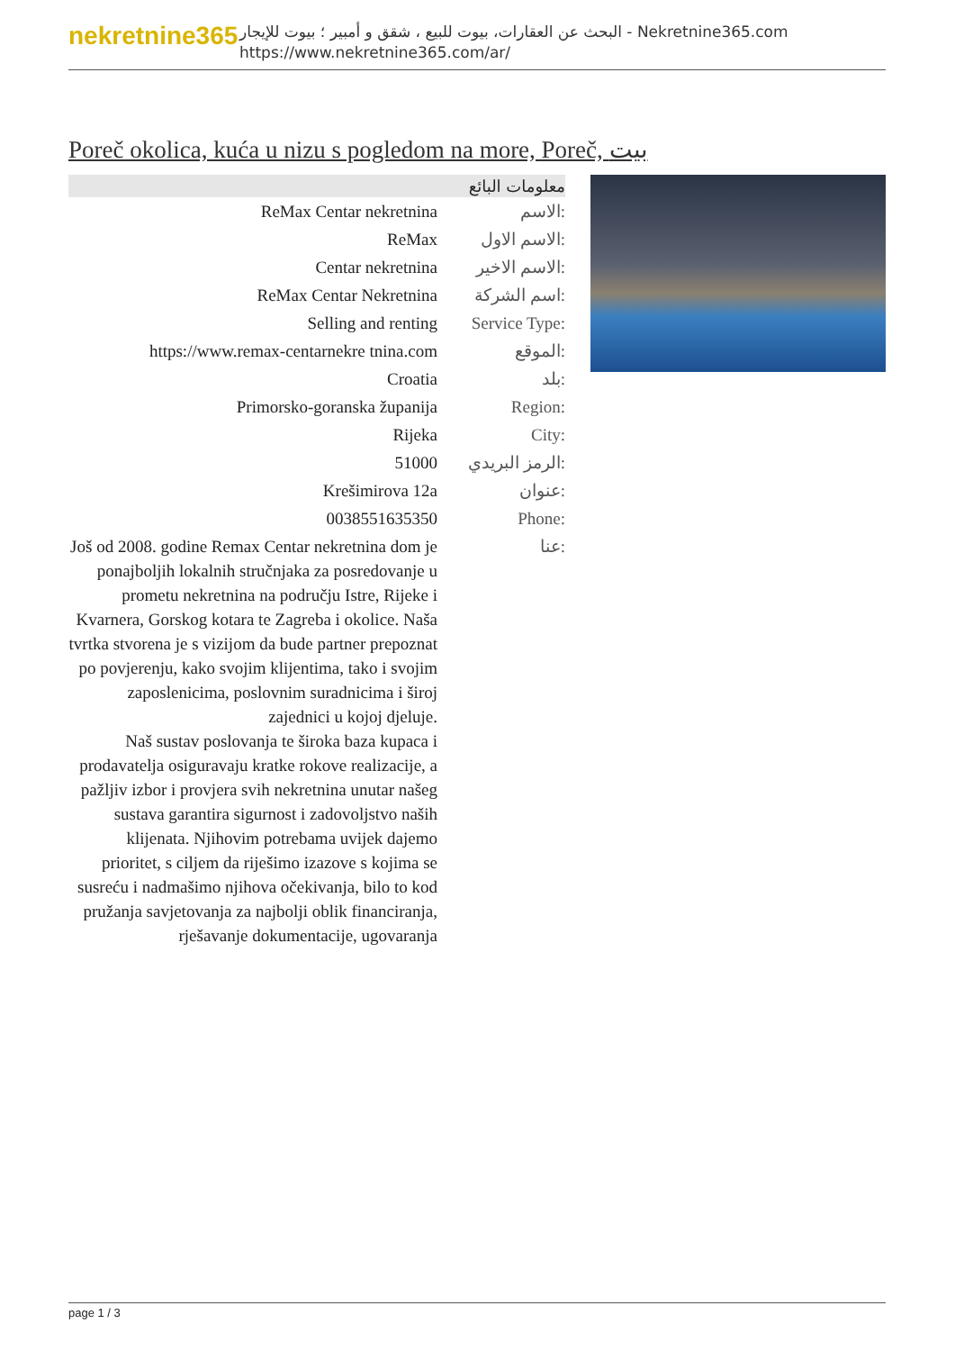nekretnine365
البحث عن العقارات، بيوت للبيع ، شقق و أمبير ؛ بيوت للإيجار - Nekretnine365.com
https://www.nekretnine365.com/ar/
Poreč okolica, kuća u nizu s pogledom na more, Poreč, بيت
معلومات البائع
| ReMax Centar nekretnina | الاسم: |
| ReMax | الاسم الاول: |
| Centar nekretnina | الاسم الاخير: |
| ReMax Centar Nekretnina | اسم الشركة: |
| Selling and renting | Service Type: |
| https://www.remax-centarnekre tnina.com | الموقع: |
| Croatia | بلد: |
| Primorsko-goranska županija | Region: |
| Rijeka | City: |
| 51000 | الرمز البريدي: |
| Krešimirova 12a | عنوان: |
| 0038551635350 | Phone: |
| Još od 2008. godine Remax Centar nekretnina dom je ponajboljih lokalnih stručnjaka za posredovanje u prometu nekretnina na području Istre, Rijeke i Kvarnera, Gorskog kotara te Zagreba i okolice. Naša tvrtka stvorena je s vizijom da bude partner prepoznat po povjerenju, kako svojim klijentima, tako i svojim zaposlenicima, poslovnim suradnicima i široj zajednici u kojoj djeluje. Naš sustav poslovanja te široka baza kupaca i prodavatelja osiguravaju kratke rokove realizacije, a pažljiv izbor i provjera svih nekretnina unutar našeg sustava garantira sigurnost i zadovoljstvo naših klijenata. Njihovim potrebama uvijek dajemo prioritet, s ciljem da riješimo izazove s kojima se susreću i nadmašimo njihova očekivanja, bilo to kod pružanja savjetovanja za najbolji oblik financiranja, rješavanje dokumentacije, ugovaranja | عنا: |
page 1 / 3